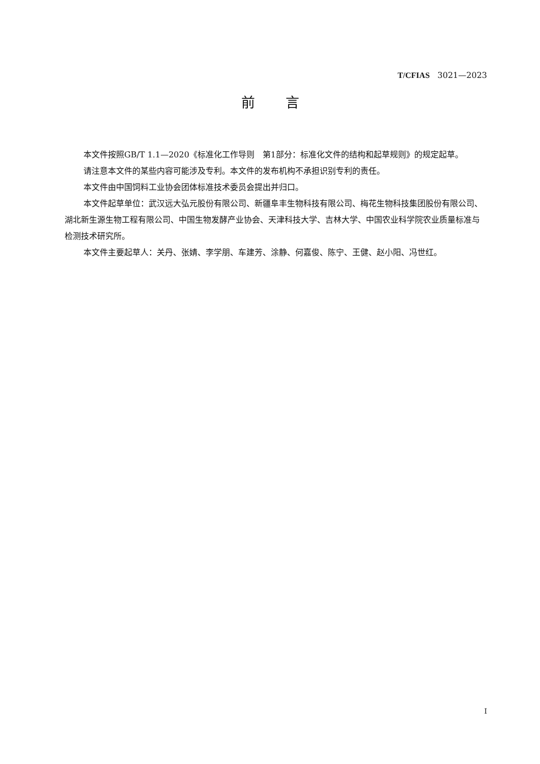T/CFIAS 3021—2023
前言
本文件按照GB/T 1.1—2020《标准化工作导则　第1部分：标准化文件的结构和起草规则》的规定起草。
请注意本文件的某些内容可能涉及专利。本文件的发布机构不承担识别专利的责任。
本文件由中国饲料工业协会团体标准技术委员会提出并归口。
本文件起草单位：武汉远大弘元股份有限公司、新疆阜丰生物科技有限公司、梅花生物科技集团股份有限公司、湖北新生源生物工程有限公司、中国生物发酵产业协会、天津科技大学、吉林大学、中国农业科学院农业质量标准与检测技术研究所。
本文件主要起草人：关丹、张婧、李学朋、车建芳、涂静、何嘉俊、陈宁、王健、赵小阳、冯世红。
I